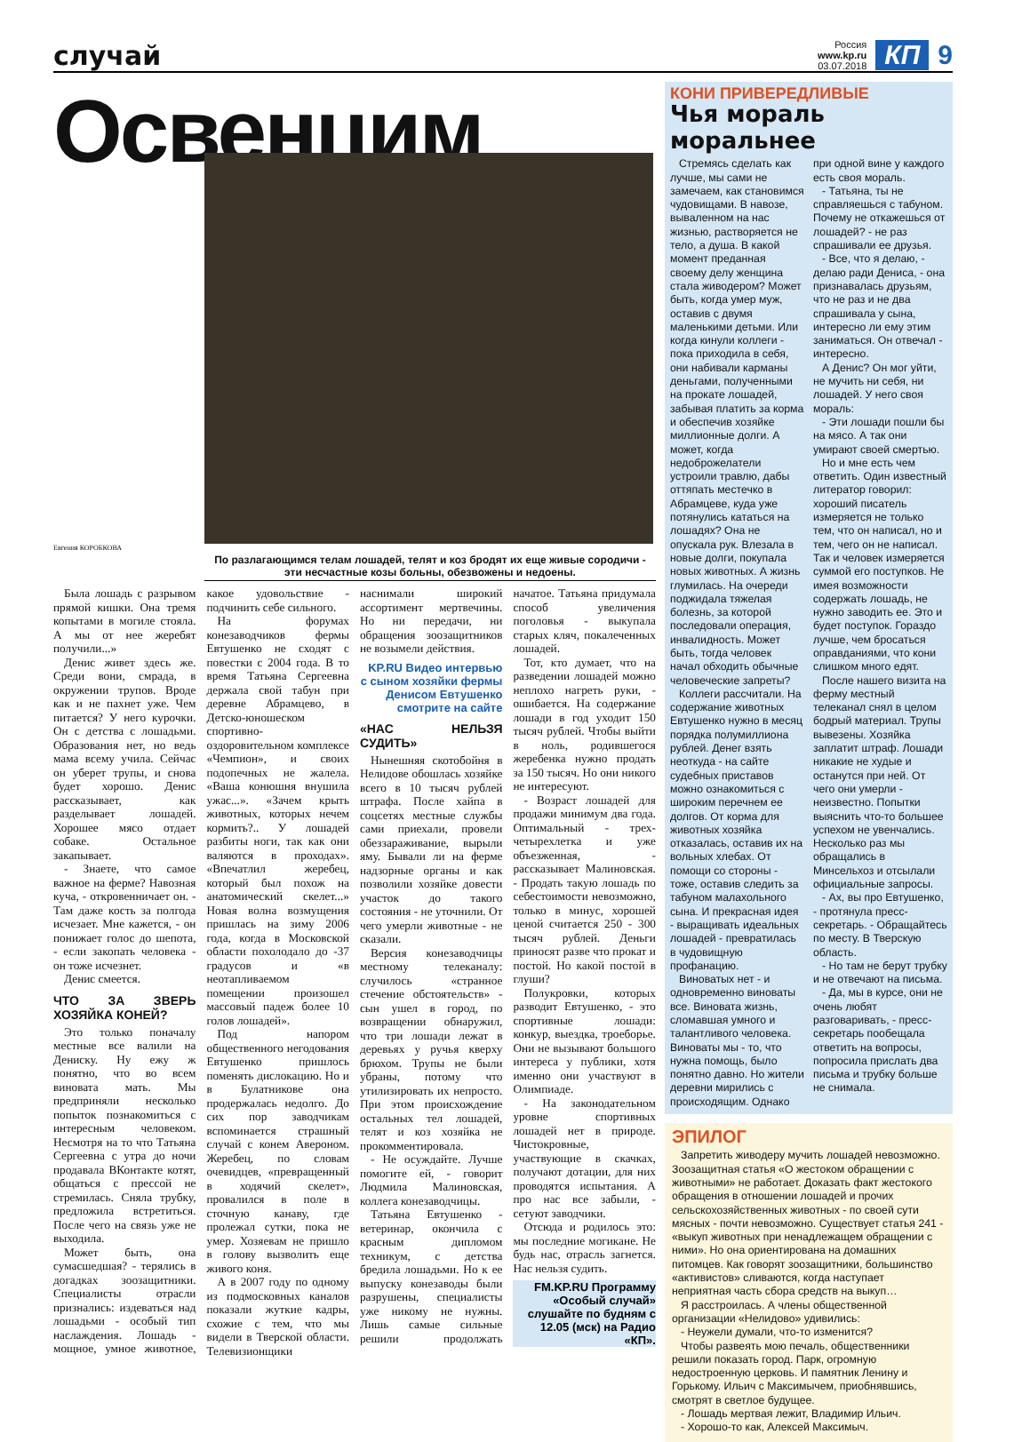случай
Россия
www.kp.ru
03.07.2018
КП 9
Освенцим
Евгения КОРОБКОВА
По разлагающимся телам лошадей, телят и коз бродят их еще живые сородичи - эти несчастные козы больны, обезвожены и недоены.
Была лошадь с разрывом прямой кишки. Она тремя копытами в могиле стояла. А мы от нее жеребят получили...»
Денис живет здесь же. Среди вони, смрада, в окружении трупов. Вроде как и не пахнет уже. Чем питается? У него курочки. Он с детства с лошадьми. Образования нет, но ведь мама всему учила. Сейчас он уберет трупы, и снова будет хорошо. Денис рассказывает, как разделывает лошадей. Хорошее мясо отдает собаке. Остальное закапывает.
- Знаете, что самое важное на ферме? Навозная куча, - откровенничает он. - Там даже кость за полгода исчезает. Мне кажется, - он понижает голос до шепота, - если закопать человека - он тоже исчезнет.
Денис смеется.
ЧТО ЗА ЗВЕРЬ ХОЗЯЙКА КОНЕЙ?
Это только поначалу местные все валили на Дениску. Ну ежу ж понятно, что во всем виновата мать. Мы предприняли несколько попыток познакомиться с интересным человеком. Несмотря на то что Татьяна Сергеевна с утра до ночи продавала ВКонтакте котят, общаться с прессой не стремилась. Сняла трубку, предложила встретиться. После чего на связь уже не выходила.
Может быть, она сумасшедшая? - терялись в догадках зоозащитники. Специалисты отрасли признались: издеваться над лошадьми - особый тип наслаждения. Лошадь - мощное, умное животное, какое удовольствие - подчинить себе сильного.
На форумах конезаводчиков фермы Евтушенко не сходят с повестки с 2004 года. В то время Татьяна Сергеевна держала свой табун при деревне Абрамцево, в Детско-юношеском спортивно-оздоровительном комплексе «Чемпион», и своих подопечных не жалела. «Ваша конюшня внушила ужас...». «Зачем крыть животных, которых нечем кормить?.. У лошадей разбиты ноги, так как они валяются в проходах». «Впечатлил жеребец, который был похож на анатомический скелет...» Новая волна возмущения пришлась на зиму 2006 года, когда в Московской области похолодало до -37 градусов и «в неотапливаемом помещении произошел массовый падеж более 10 голов лошадей».
Под напором общественного негодования Евтушенко пришлось поменять дислокацию. Но и в Булатникове она продержалась недолго. До сих пор заводчикам вспоминается страшный случай с конем Авероном. Жеребец, по словам очевидцев, «превращенный в ходячий скелет», провалился в поле в сточную канаву, где пролежал сутки, пока не умер. Хозяевам не пришло в голову вызволить еще живого коня.
А в 2007 году по одному из подмосковных каналов показали жуткие кадры, схожие с тем, что мы видели в Тверской области. Телевизионщики наснимали широкий ассортимент мертвечины. Но ни передачи, ни обращения зоозащитников не возымели действия.
KP.RU Видео интервью с сыном хозяйки фермы Денисом Евтушенко смотрите на сайте
«НАС НЕЛЬЗЯ СУДИТЬ»
Нынешняя скотобойня в Нелидове обошлась хозяйке всего в 10 тысяч рублей штрафа. После хайпа в соцсетях местные службы сами приехали, провели обеззараживание, вырыли яму. Бывали ли на ферме надзорные органы и как позволили хозяйке довести участок до такого состояния - не уточнили. От чего умерли животные - не сказали.
Версия конезаводчицы местному телеканалу: случилось «странное стечение обстоятельств» - сын ушел в город, по возвращении обнаружил, что три лошади лежат в деревьях у ручья кверху брюхом. Трупы не были убраны, потому что утилизировать их непросто. При этом происхождение остальных тел лошадей, телят и коз хозяйка не прокомментировала.
- Не осуждайте. Лучше помогите ей, - говорит Людмила Малиновская, коллега конезаводчицы.
Татьяна Евтушенко - ветеринар, окончила с красным дипломом техникум, с детства бредила лошадьми. Но к ее выпуску конезаводы были разрушены, специалисты уже никому не нужны. Лишь самые сильные решили продолжать начатое. Татьяна придумала способ увеличения поголовья - выкупала старых кляч, покалеченных лошадей.
Тот, кто думает, что на разведении лошадей можно неплохо нагреть руки, - ошибается. На содержание лошади в год уходит 150 тысяч рублей. Чтобы выйти в ноль, родившегося жеребенка нужно продать за 150 тысяч. Но они никого не интересуют.
- Возраст лошадей для продажи минимум два года. Оптимальный - трех-четырехлетка и уже объезженная, - рассказывает Малиновская. - Продать такую лошадь по себестоимости невозможно, только в минус, хорошей ценой считается 250 - 300 тысяч рублей. Деньги приносят разве что прокат и постой. Но какой постой в глуши?
Полукровки, которых разводит Евтушенко, - это спортивные лошади: конкур, выездка, троеборье. Они не вызывают большого интереса у публики, хотя именно они участвуют в Олимпиаде.
- На законодательном уровне спортивных лошадей нет в природе. Чистокровные, участвующие в скачках, получают дотации, для них проводятся испытания. А про нас все забыли, - сетуют заводчики.
Отсюда и родилось это: мы последние могикане. Не будь нас, отрасль загнется. Нас нельзя судить.
FM.KP.RU Программу «Особый случай» слушайте по будням с 12.05 (мск) на Радио «КП».
КОНИ ПРИВЕРЕДЛИВЫЕ
Чья мораль моральнее
Стремясь сделать как лучше, мы сами не замечаем, как становимся чудовищами. В навозе, вываленном на нас жизнью, растворяется не тело, а душа. В какой момент преданная своему делу женщина стала живодером? Может быть, когда умер муж, оставив с двумя маленькими детьми. Или когда кинули коллеги - пока приходила в себя, они набивали карманы деньгами, полученными на прокате лошадей, забывая платить за корма и обеспечив хозяйке миллионные долги. А может, когда недоброжелатели устроили травлю, дабы оттяпать местечко в Абрамцеве, куда уже потянулись кататься на лошадях? Она не опускала рук. Влезала в новые долги, покупала новых животных. А жизнь глумилась. На очереди поджидала тяжелая болезнь, за которой последовали операция, инвалидность. Может быть, тогда человек начал обходить обычные человеческие запреты?
Коллеги рассчитали. На содержание животных Евтушенко нужно в месяц порядка полумиллиона рублей. Денег взять неоткуда - на сайте судебных приставов можно ознакомиться с широким перечнем ее долгов. От корма для животных хозяйка отказалась, оставив их на вольных хлебах. От помощи со стороны - тоже, оставив следить за табуном малахольного сына. И прекрасная идея - выращивать идеальных лошадей - превратилась в чудовищную профанацию.
Виноватых нет - и одновременно виноваты все. Виновата жизнь, сломавшая умного и талантливого человека. Виноваты мы - то, что нужна помощь, было понятно давно. Но жители деревни мирились с происходящим. Однако при одной вине у каждого есть своя мораль.
- Татьяна, ты не справляешься с табуном. Почему не откажешься от лошадей? - не раз спрашивали ее друзья.
- Все, что я делаю, - делаю ради Дениса, - она признавалась друзьям, что не раз и не два спрашивала у сына, интересно ли ему этим заниматься. Он отвечал - интересно.
А Денис? Он мог уйти, не мучить ни себя, ни лошадей. У него своя мораль:
- Эти лошади пошли бы на мясо. А так они умирают своей смертью.
Но и мне есть чем ответить. Один известный литератор говорил: хороший писатель измеряется не только тем, что он написал, но и тем, чего он не написал. Так и человек измеряется суммой его поступков. Не имея возможности содержать лошадь, не нужно заводить ее. Это и будет поступок. Гораздо лучше, чем бросаться оправданиями, что кони слишком много едят.
После нашего визита на ферму местный телеканал снял в целом бодрый материал. Трупы вывезены. Хозяйка заплатит штраф. Лошади никакие не худые и останутся при ней. От чего они умерли - неизвестно. Попытки выяснить что-то большее успехом не увенчались. Несколько раз мы обращались в Минсельхоз и отсылали официальные запросы.
- Ах, вы про Евтушенко, - протянула пресс-секретарь. - Обращайтесь по месту. В Тверскую область.
- Но там не берут трубку и не отвечают на письма.
- Да, мы в курсе, они не очень любят разговаривать, - пресс-секретарь пообещала ответить на вопросы, попросила прислать два письма и трубку больше не снимала.
ЭПИЛОГ
Запретить живодеру мучить лошадей невозможно. Зоозащитная статья «О жестоком обращении с животными» не работает. Доказать факт жестокого обращения в отношении лошадей и прочих сельскохозяйственных животных - по своей сути мясных - почти невозможно. Существует статья 241 - «выкуп животных при ненадлежащем обращении с ними». Но она ориентирована на домашних питомцев. Как говорят зоозащитники, большинство «активистов» сливаются, когда наступает неприятная часть сбора средств на выкуп…
Я расстроилась. А члены общественной организации «Нелидово» удивились:
- Неужели думали, что-то изменится?
Чтобы развеять мою печаль, общественники решили показать город. Парк, огромную недостроенную церковь. И памятник Ленину и Горькому. Ильич с Максимычем, приобнявшись, смотрят в светлое будущее.
- Лошадь мертвая лежит, Владимир Ильич.
- Хорошо-то как, Алексей Максимыч.